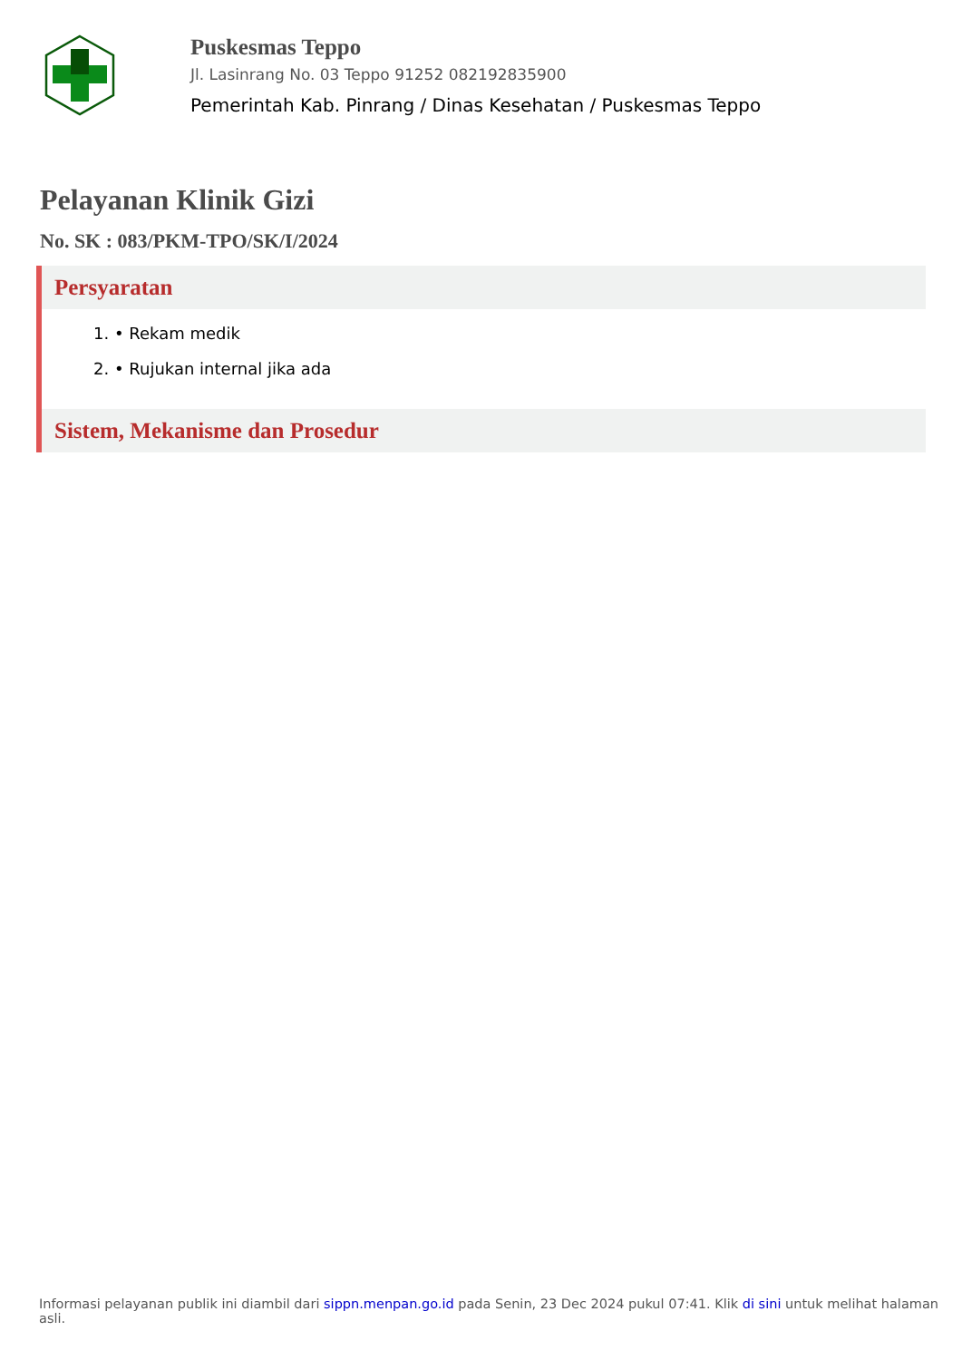Puskesmas Teppo
Jl. Lasinrang No. 03 Teppo 91252 082192835900
Pemerintah Kab. Pinrang / Dinas Kesehatan / Puskesmas Teppo
Pelayanan Klinik Gizi
No. SK : 083/PKM-TPO/SK/I/2024
Persyaratan
1. • Rekam medik
2. • Rujukan internal jika ada
Sistem, Mekanisme dan Prosedur
Informasi pelayanan publik ini diambil dari sippn.menpan.go.id pada Senin, 23 Dec 2024 pukul 07:41. Klik di sini untuk melihat halaman asli.